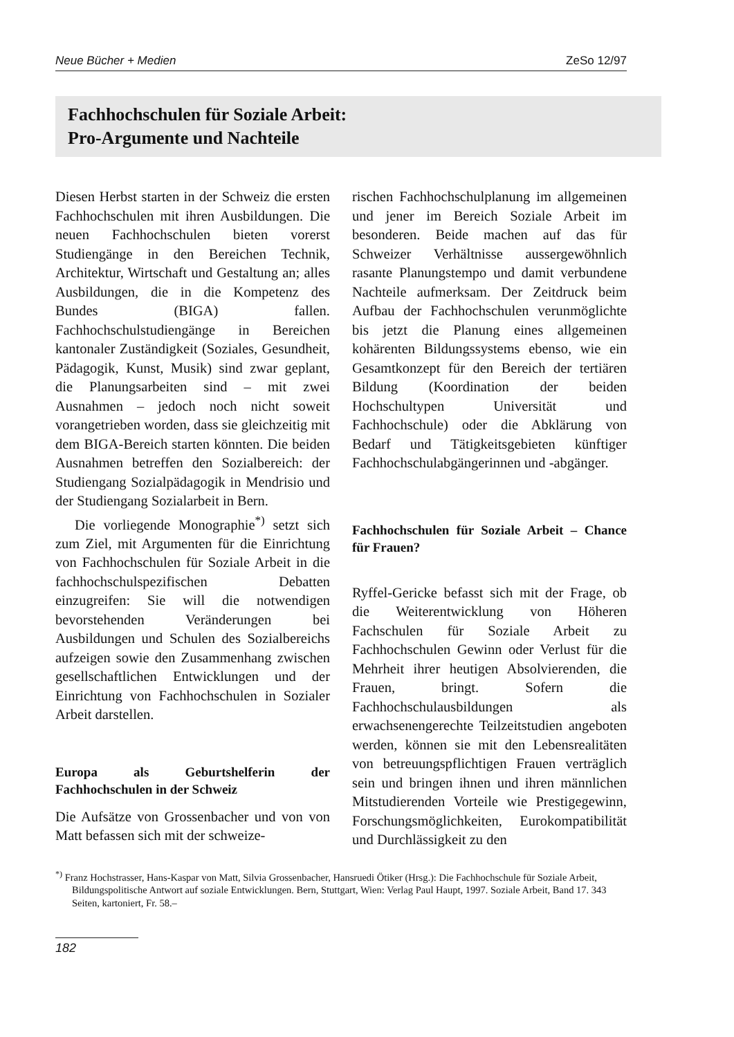Neue Bücher + Medien ZeSo 12/97
Fachhochschulen für Soziale Arbeit:
Pro-Argumente und Nachteile
Diesen Herbst starten in der Schweiz die ersten Fachhochschulen mit ihren Ausbildungen. Die neuen Fachhochschulen bieten vorerst Studiengänge in den Bereichen Technik, Architektur, Wirtschaft und Gestaltung an; alles Ausbildungen, die in die Kompetenz des Bundes (BIGA) fallen. Fachhochschulstudiengänge in Bereichen kantonaler Zuständigkeit (Soziales, Gesundheit, Pädagogik, Kunst, Musik) sind zwar geplant, die Planungsarbeiten sind – mit zwei Ausnahmen – jedoch noch nicht soweit vorangetrieben worden, dass sie gleichzeitig mit dem BIGA-Bereich starten könnten. Die beiden Ausnahmen betreffen den Sozialbereich: der Studiengang Sozialpädagogik in Mendrisio und der Studiengang Sozialarbeit in Bern.
Die vorliegende Monographie<sup>*)</sup> setzt sich zum Ziel, mit Argumenten für die Einrichtung von Fachhochschulen für Soziale Arbeit in die fachhochschulspezifischen Debatten einzugreifen: Sie will die notwendigen bevorstehenden Veränderungen bei Ausbildungen und Schulen des Sozialbereichs aufzeigen sowie den Zusammenhang zwischen gesellschaftlichen Entwicklungen und der Einrichtung von Fachhochschulen in Sozialer Arbeit darstellen.
Europa als Geburtshelferin der Fachhochschulen in der Schweiz
Die Aufsätze von Grossenbacher und von von Matt befassen sich mit der schweize-
rischen Fachhochschulplanung im allgemeinen und jener im Bereich Soziale Arbeit im besonderen. Beide machen auf das für Schweizer Verhältnisse aussergewöhnlich rasante Planungstempo und damit verbundene Nachteile aufmerksam. Der Zeitdruck beim Aufbau der Fachhochschulen verunmöglichte bis jetzt die Planung eines allgemeinen kohärenten Bildungssystems ebenso, wie ein Gesamtkonzept für den Bereich der tertiären Bildung (Koordination der beiden Hochschultypen Universität und Fachhochschule) oder die Abklärung von Bedarf und Tätigkeitsgebieten künftiger Fachhochschulabgängerinnen und -abgänger.
Fachhochschulen für Soziale Arbeit – Chance für Frauen?
Ryffel-Gericke befasst sich mit der Frage, ob die Weiterentwicklung von Höheren Fachschulen für Soziale Arbeit zu Fachhochschulen Gewinn oder Verlust für die Mehrheit ihrer heutigen Absolvierenden, die Frauen, bringt. Sofern die Fachhochschulausbildungen als erwachsenengerechte Teilzeitstudien angeboten werden, können sie mit den Lebensrealitäten von betreuungspflichtigen Frauen verträglich sein und bringen ihnen und ihren männlichen Mitstudierenden Vorteile wie Prestigegewinn, Forschungsmöglichkeiten, Eurokompatibilität und Durchlässigkeit zu den
<sup>*)</sup> Franz Hochstrasser, Hans-Kaspar von Matt, Silvia Grossenbacher, Hansruedi Ötiker (Hrsg.): Die Fachhochschule für Soziale Arbeit, Bildungspolitische Antwort auf soziale Entwicklungen. Bern, Stuttgart, Wien: Verlag Paul Haupt, 1997. Soziale Arbeit, Band 17. 343 Seiten, kartoniert, Fr. 58.–
182